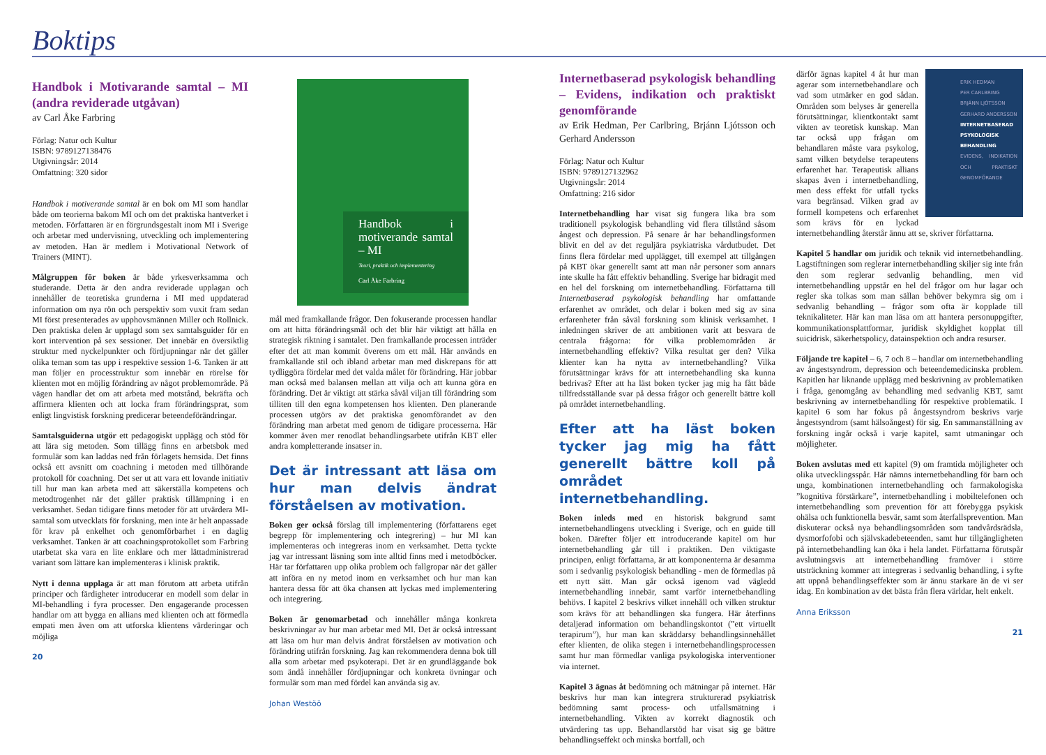Boktips
Handbok i Motivarande samtal – MI (andra reviderade utgåvan)
av Carl Åke Farbring
Förlag: Natur och Kultur
ISBN: 9789127138476
Utgivningsår: 2014
Omfattning: 320 sidor
Handbok i motiverande samtal är en bok om MI som handlar både om teorierna bakom MI och om det praktiska hantverket i metoden. Författaren är en förgrundsgestalt inom MI i Sverige och arbetar med undervisning, utveckling och implementering av metoden. Han är medlem i Motivational Network of Trainers (MINT).
Målgruppen för boken är både yrkesverksamma och studerande. Detta är den andra reviderade upplagan och innehåller de teoretiska grunderna i MI med uppdaterad information om nya rön och perspektiv som vuxit fram sedan MI först presenterades av upphovsmännen Miller och Rollnick. Den praktiska delen är upplagd som sex samtalsguider för en kort intervention på sex sessioner. Det innebär en översiktlig struktur med nyckelpunkter och fördjupningar när det gäller olika teman som tas upp i respektive session 1-6. Tanken är att man följer en processtruktur som innebär en rörelse för klienten mot en möjlig förändring av något problemområde. På vägen handlar det om att arbeta med motstånd, bekräfta och affirmera klienten och att locka fram förändringsprat, som enligt lingvistisk forskning predicerar beteendeförändringar.
Samtalsguiderna utgör ett pedagogiskt upplägg och stöd för att lära sig metoden. Som tillägg finns en arbetsbok med formulär som kan laddas ned från förlagets hemsida. Det finns också ett avsnitt om coachning i metoden med tillhörande protokoll för coachning. Det ser ut att vara ett lovande initiativ till hur man kan arbeta med att säkerställa kompetens och metodtrogenhet när det gäller praktisk tillämpning i en verksamhet. Sedan tidigare finns metoder för att utvärdera MI-samtal som utvecklats för forskning, men inte är helt anpassade för krav på enkelhet och genomförbarhet i en daglig verksamhet. Tanken är att coachningsprotokollet som Farbring utarbetat ska vara en lite enklare och mer lättadministrerad variant som lättare kan implementeras i klinisk praktik.
Nytt i denna upplaga är att man förutom att arbeta utifrån principer och färdigheter introducerar en modell som delar in MI-behandling i fyra processer. Den engagerande processen handlar om att bygga en allians med klienten och att förmedla empati men även om att utforska klientens värderingar och möjliga
20
Handbok i motiverande samtal – MI
Teori, praktik och implementering
Carl Åke Farbring
mål med framkallande frågor. Den fokuserande processen handlar om att hitta förändringsmål och det blir här viktigt att hålla en strategisk riktning i samtalet. Den framkallande processen inträder efter det att man kommit överens om ett mål. Här används en framkallande stil och ibland arbetar man med diskrepans för att tydliggöra fördelar med det valda målet för förändring. Här jobbar man också med balansen mellan att vilja och att kunna göra en förändring. Det är viktigt att stärka såväl viljan till förändring som tilliten till den egna kompetensen hos klienten. Den planerande processen utgörs av det praktiska genomförandet av den förändring man arbetat med genom de tidigare processerna. Här kommer även mer renodlat behandlingsarbete utifrån KBT eller andra kompletterande insatser in.
Det är intressant att läsa om hur man delvis ändrat förståelsen av motivation.
Boken ger också förslag till implementering (författarens eget begrepp för implementering och integrering) – hur MI kan implementeras och integreras inom en verksamhet. Detta tyckte jag var intressant läsning som inte alltid finns med i metodböcker. Här tar författaren upp olika problem och fallgropar när det gäller att införa en ny metod inom en verksamhet och hur man kan hantera dessa för att öka chansen att lyckas med implementering och integrering.
Boken är genomarbetad och innehåller många konkreta beskrivningar av hur man arbetar med MI. Det är också intressant att läsa om hur man delvis ändrat förståelsen av motivation och förändring utifrån forskning. Jag kan rekommendera denna bok till alla som arbetar med psykoterapi. Det är en grundläggande bok som ändå innehåller fördjupningar och konkreta övningar och formulär som man med fördel kan använda sig av.
Johan Westöö
Internetbaserad psykologisk behandling – Evidens, indikation och praktiskt genomförande
av Erik Hedman, Per Carlbring, Brjánn Ljótsson och Gerhard Andersson
Förlag: Natur och Kultur
ISBN: 9789127132962
Utgivningsår: 2014
Omfattning: 216 sidor
Internetbehandling har visat sig fungera lika bra som traditionell psykologisk behandling vid flera tillstånd såsom ångest och depression. På senare år har behandlingsformen blivit en del av det reguljära psykiatriska vårdutbudet. Det finns flera fördelar med upplägget, till exempel att tillgången på KBT ökar generellt samt att man når personer som annars inte skulle ha fått effektiv behandling. Sverige har bidragit med en hel del forskning om internetbehandling. Författarna till Internetbaserad psykologisk behandling har omfattande erfarenhet av området, och delar i boken med sig av sina erfarenheter från såväl forskning som klinisk verksamhet. I inledningen skriver de att ambitionen varit att besvara de centrala frågorna: för vilka problemområden är internetbehandling effektiv? Vilka resultat ger den? Vilka klienter kan ha nytta av internetbehandling? Vilka förutsättningar krävs för att internetbehandling ska kunna bedrivas? Efter att ha läst boken tycker jag mig ha fått både tillfredsställande svar på dessa frågor och generellt bättre koll på området internetbehandling.
Efter att ha läst boken tycker jag mig ha fått generellt bättre koll på området internetbehandling.
Boken inleds med en historisk bakgrund samt internetbehandlingens utveckling i Sverige, och en guide till boken. Därefter följer ett introducerande kapitel om hur internetbehandling går till i praktiken. Den viktigaste principen, enligt författarna, är att komponenterna är desamma som i sedvanlig psykologisk behandling - men de förmedlas på ett nytt sätt. Man går också igenom vad vägledd internetbehandling innebär, samt varför internetbehandling behövs. I kapitel 2 beskrivs vilket innehåll och vilken struktur som krävs för att behandlingen ska fungera. Här återfinns detaljerad information om behandlingskontot (”ett virtuellt terapirum”), hur man kan skräddarsy behandlingsinnehållet efter klienten, de olika stegen i internetbehandlingsprocessen samt hur man förmedlar vanliga psykologiska interventioner via internet.
Kapitel 3 ägnas åt bedömning och mätningar på internet. Här beskrivs hur man kan integrera strukturerad psykiatrisk bedömning samt process- och utfallsmätning i internetbehandling. Vikten av korrekt diagnostik och utvärdering tas upp. Behandlarstöd har visat sig ge bättre behandlingseffekt och minska bortfall, och
ERIK HEDMAN
PER CARLBRING
BRJÁNN LJÓTSSON
GERHARD ANDERSSON
INTERNETBASERAD PSYKOLOGISK BEHANDLING
EVIDENS, INDIKATION OCH PRAKTISKT GENOMFÖRANDE
därför ägnas kapitel 4 åt hur man agerar som internetbehandlare och vad som utmärker en god sådan. Områden som belyses är generella förutsättningar, klientkontakt samt vikten av teoretisk kunskap. Man tar också upp frågan om behandlaren måste vara psykolog, samt vilken betydelse terapeutens erfarenhet har. Terapeutisk allians skapas även i internetbehandling, men dess effekt för utfall tycks vara begränsad. Vilken grad av formell kompetens och erfarenhet som krävs för en lyckad internetbehandling återstår ännu att se, skriver författarna.
Kapitel 5 handlar om juridik och teknik vid internetbehandling. Lagstiftningen som reglerar internetbehandling skiljer sig inte från den som reglerar sedvanlig behandling, men vid internetbehandling uppstår en hel del frågor om hur lagar och regler ska tolkas som man sällan behöver bekymra sig om i sedvanlig behandling – frågor som ofta är kopplade till teknikaliteter. Här kan man läsa om att hantera personuppgifter, kommunikationsplattformar, juridisk skyldighet kopplat till suicidrisk, säkerhetspolicy, datainspektion och andra resurser.
Följande tre kapitel – 6, 7 och 8 – handlar om internetbehandling av ångestsyndrom, depression och beteendemedicinska problem. Kapitlen har liknande upplägg med beskrivning av problematiken i fråga, genomgång av behandling med sedvanlig KBT, samt beskrivning av internetbehandling för respektive problematik. I kapitel 6 som har fokus på ångestsyndrom beskrivs varje ångestsyndrom (samt hälsoångest) för sig. En sammanställning av forskning ingår också i varje kapitel, samt utmaningar och möjligheter.
Boken avslutas med ett kapitel (9) om framtida möjligheter och olika utvecklingsspår. Här nämns internetbehandling för barn och unga, kombinationen internetbehandling och farmakologiska ”kognitiva förstärkare”, internetbehandling i mobiltelefonen och internetbehandling som prevention för att förebygga psykisk ohälsa och funktionella besvär, samt som återfallsprevention. Man diskuterar också nya behandlingsområden som tandvårdsrädsla, dysmorfofobi och självskadebeteenden, samt hur tillgängligheten på internetbehandling kan öka i hela landet. Författarna förutspår avslutningsvis att internetbehandling framöver i större utsträckning kommer att integreras i sedvanlig behandling, i syfte att uppnå behandlingseffekter som är ännu starkare än de vi ser idag. En kombination av det bästa från flera världar, helt enkelt.
Anna Eriksson
21